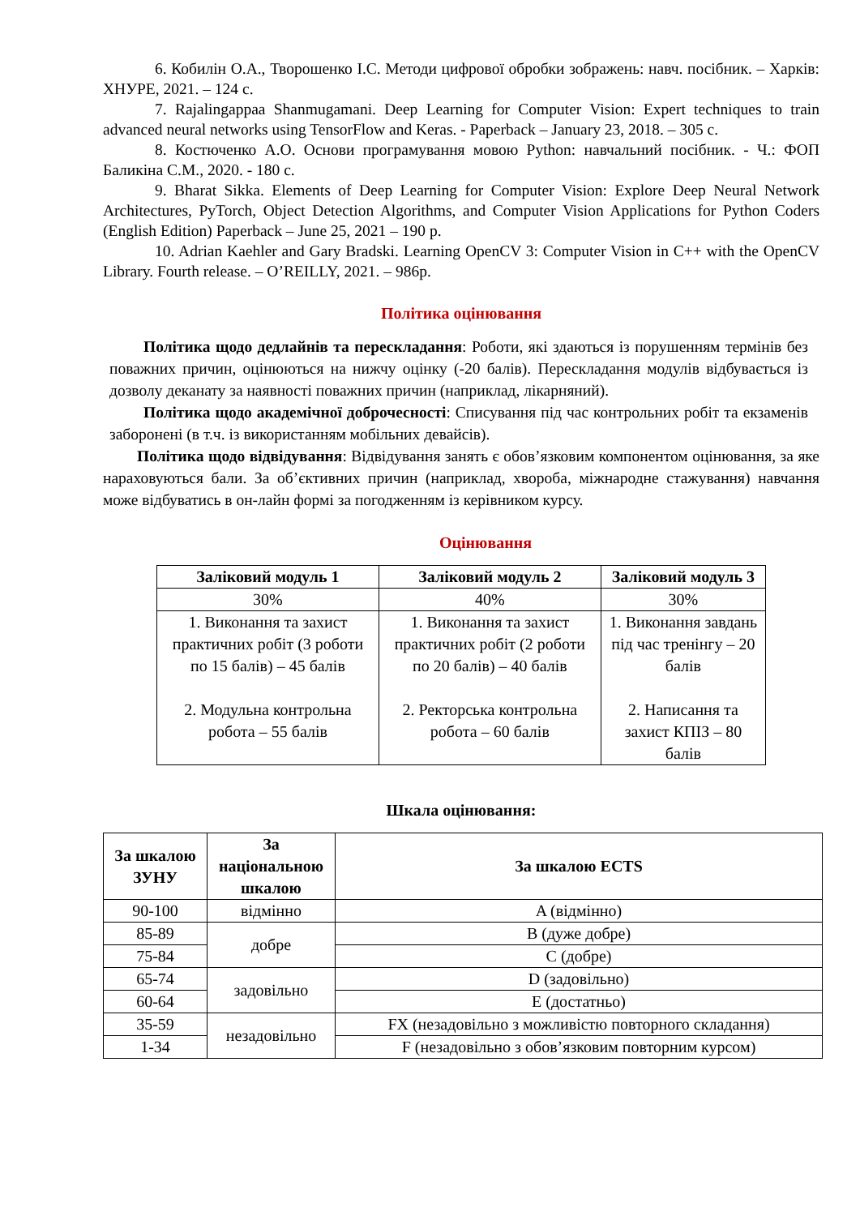6. Кобилін О.А., Творошенко І.С. Методи цифрової обробки зображень: навч. посібник. – Харків: ХНУРЕ, 2021. – 124 с.
7. Rajalingappaa Shanmugamani. Deep Learning for Computer Vision: Expert techniques to train advanced neural networks using TensorFlow and Keras. - Paperback – January 23, 2018. – 305 с.
8. Костюченко А.О. Основи програмування мовою Python: навчальний посібник. - Ч.: ФОП Баликіна С.М., 2020. - 180 с.
9. Bharat Sikka. Elements of Deep Learning for Computer Vision: Explore Deep Neural Network Architectures, PyTorch, Object Detection Algorithms, and Computer Vision Applications for Python Coders (English Edition) Paperback – June 25, 2021 – 190 p.
10. Adrian Kaehler and Gary Bradski. Learning OpenCV 3: Computer Vision in C++ with the OpenCV Library. Fourth release. – O’REILLY, 2021. – 986p.
Політика оцінювання
Політика щодо дедлайнів та перескладання: Роботи, які здаються із порушенням термінів без поважних причин, оцінюються на нижчу оцінку (-20 балів). Перескладання модулів відбувається із дозволу деканату за наявності поважних причин (наприклад, лікарняний).
Політика щодо академічної доброчесності: Списування під час контрольних робіт та екзаменів заборонені (в т.ч. із використанням мобільних девайсів).
Політика щодо відвідування: Відвідування занять є обов’язковим компонентом оцінювання, за яке нараховуються бали. За об’єктивних причин (наприклад, хвороба, міжнародне стажування) навчання може відбуватись в он-лайн формі за погодженням із керівником курсу.
Оцінювання
| Заліковий модуль 1 | Заліковий модуль 2 | Заліковий модуль 3 |
| --- | --- | --- |
| 30% | 40% | 30% |
| 1. Виконання та захист практичних робіт (3 роботи по 15 балів) – 45 балів 2. Модульна контрольна робота – 55 балів | 1. Виконання та захист практичних робіт (2 роботи по 20 балів) – 40 балів 2. Ректорська контрольна робота – 60 балів | 1. Виконання завдань під час тренінгу – 20 балів 2. Написання та захист КПІЗ – 80 балів |
Шкала оцінювання:
| За шкалою ЗУНУ | За національною шкалою | За шкалою ECTS |
| --- | --- | --- |
| 90-100 | відмінно | A (відмінно) |
| 85-89 | добре | B (дуже добре) |
| 75-84 | | C (добре) |
| 65-74 | задовільно | D (задовільно) |
| 60-64 | | E (достатньо) |
| 35-59 | незадовільно | FX (незадовільно з можливістю повторного складання) |
| 1-34 | | F (незадовільно з обов’язковим повторним курсом) |